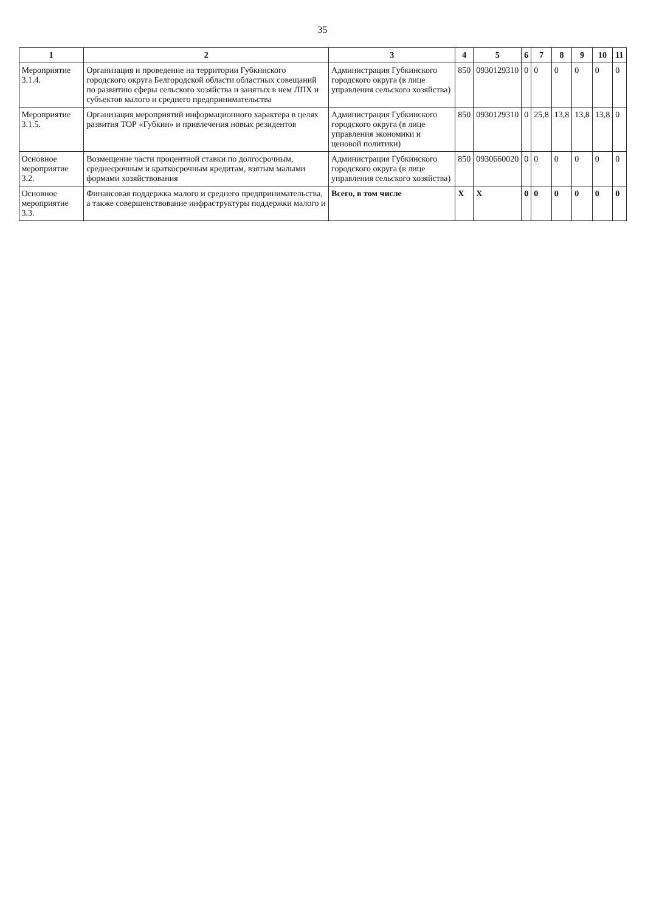35
| 1 | 2 | 3 | 4 | 5 | 6 | 7 | 8 | 9 | 10 | 11 |
| --- | --- | --- | --- | --- | --- | --- | --- | --- | --- | --- |
| Мероприятие 3.1.4. | Организация и проведение на территории Губкинского городского округа Белгородской области областных совещаний по развитию сферы сельского хозяйства и занятых в нем ЛПХ и субъектов малого и среднего предпринимательства | Администрация Губкинского городского округа (в лице управления сельского хозяйства) | 850 | 0930129310 | 0 | 0 | 0 | 0 | 0 | 0 |
| Мероприятие 3.1.5. | Организация мероприятий информационного характера в целях развития ТОР «Губкин» и привлечения новых резидентов | Администрация Губкинского городского округа (в лице управления экономики и ценовой политики) | 850 | 0930129310 | 0 | 25,8 | 13,8 | 13,8 | 13,8 | 0 |
| Основное мероприятие 3.2. | Возмещение части процентной ставки по долгосрочным, среднесрочным и краткосрочным кредитам, взятым малыми формами хозяйствования | Администрация Губкинского городского округа (в лице управления сельского хозяйства) | 850 | 0930660020 | 0 | 0 | 0 | 0 | 0 | 0 |
| Основное мероприятие 3.3. | Финансовая поддержка малого и среднего предпринимательства, а также совершенствование инфраструктуры поддержки малого и | Всего, в том числе | Х | Х | 0 | 0 | 0 | 0 | 0 | 0 |